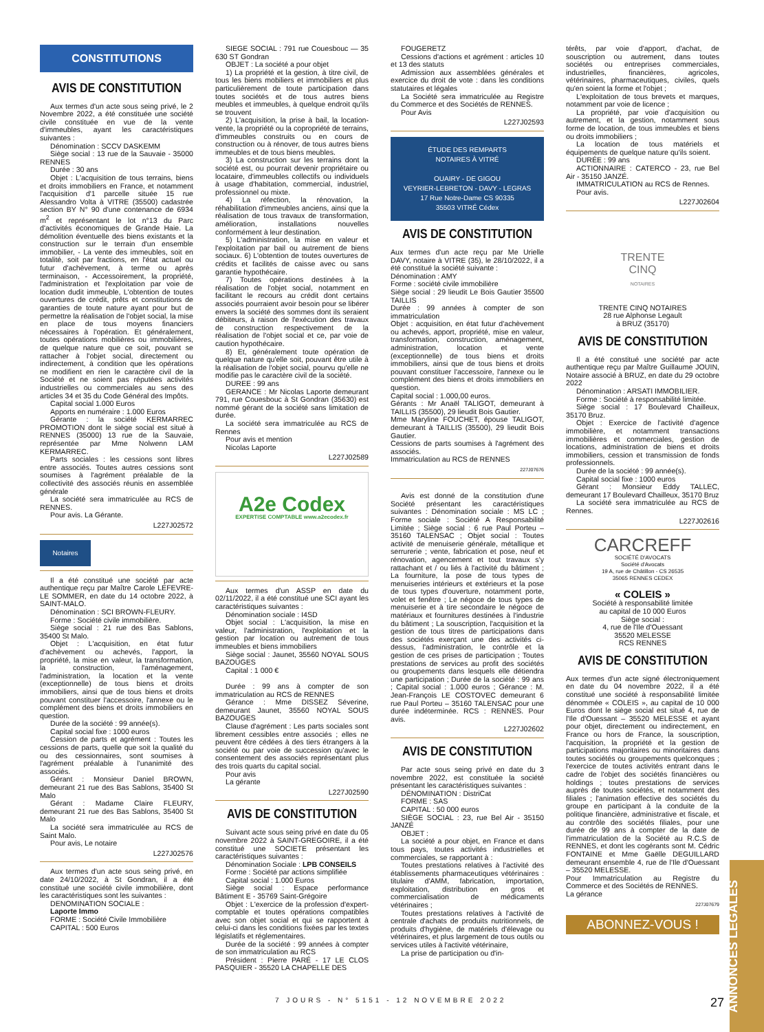CONSTITUTIONS
AVIS DE CONSTITUTION
Aux termes d'un acte sous seing privé, le 2 Novembre 2022, a été constituée une société civile constituée en vue de la vente d'immeubles, ayant les caractéristiques suivantes :
Dénomination : SCCV DASKEMM
Siège social : 13 rue de la Sauvaie - 35000 RENNES
Durée : 30 ans
Objet : L'acquisition de tous terrains, biens et droits immobiliers en France, et notamment l'acquisition d'1 parcelle située 15 rue Alessandro Volta à VITRE (35500) cadastrée section BY N° 90 d'une contenance de 6934 m<sup>2</sup> et représentant le lot n°13 du Parc d'activités économiques de Grande Haie. La démolition éventuelle des biens existants et la construction sur le terrain d'un ensemble immobilier, - La vente des immeubles, soit en totalité, soit par fractions, en l'état actuel ou futur d'achèvement, à terme ou après terminaison, - Accessoirement, la propriété, l'administration et l'exploitation par voie de location dudit immeuble, L'obtention de toutes ouvertures de crédit, prêts et constitutions de garanties de toute nature ayant pour but de permettre la réalisation de l'objet social, la mise en place de tous moyens financiers nécessaires à l'opération. Et généralement, toutes opérations mobilières ou immobilières, de quelque nature que ce soit, pouvant se rattacher à l'objet social, directement ou indirectement, à condition que les opérations ne modifient en rien le caractère civil de la Société et ne soient pas réputées activités industrielles ou commerciales au sens des articles 34 et 35 du Code Général des Impôts.
Capital social 1.000 Euros
Apports en numéraire : 1.000 Euros
Gérante : la société KERMARREC PROMOTION dont le siège social est situé à RENNES (35000) 13 rue de la Sauvaie, représentée par Mme Nolwenn LAM KERMARREC.
Parts sociales : les cessions sont libres entre associés. Toutes autres cessions sont soumises à l'agrément préalable de la collectivité des associés réunis en assemblée générale
La société sera immatriculée au RCS de RENNES.
Pour avis. La Gérante.
L227J02572
Notaires
Il a été constitué une société par acte authentique reçu par Maître Carole LEFEVRE-LE SOMMER, en date du 14 octobre 2022, à SAINT-MALO.
Dénomination : SCI BROWN-FLEURY.
Forme : Société civile immobilière.
Siège social : 21 rue des Bas Sablons, 35400 St Malo.
Objet : L'acquisition, en état futur d'achèvement ou achevés, l'apport, la propriété, la mise en valeur, la transformation, la construction, l'aménagement, l'administration, la location et la vente (exceptionnelle) de tous biens et droits immobiliers, ainsi que de tous biens et droits pouvant constituer l'accessoire, l'annexe ou le complément des biens et droits immobiliers en question.
Durée de la société : 99 année(s).
Capital social fixe : 1000 euros
Cession de parts et agrément : Toutes les cessions de parts, quelle que soit la qualité du ou des cessionnaires, sont soumises à l'agrément préalable à l'unanimité des associés.
Gérant : Monsieur Daniel BROWN, demeurant 21 rue des Bas Sablons, 35400 St Malo
Gérant : Madame Claire FLEURY, demeurant 21 rue des Bas Sablons, 35400 St Malo
La société sera immatriculée au RCS de Saint Malo.
Pour avis, Le notaire
L227J02576
Aux termes d'un acte sous seing privé, en date 24/10/2022, à St Gondran, il a été constitué une société civile immobilière, dont les caractéristiques sont les suivantes :
DENOMINATION SOCIALE :
Laporte Immo
FORME : Société Civile Immobilière
CAPITAL : 500 Euros
SIEGE SOCIAL : 791 rue Couesbouc — 35 630 ST Gondran
OBJET : La société a pour objet
1) La propriété et la gestion, à titre civil, de tous les biens mobiliers et immobiliers et plus particulièrement de toute participation dans toutes sociétés et de tous autres biens meubles et immeubles, à quelque endroit qu'ils se trouvent
2) L'acquisition, la prise à bail, la location-vente, la propriété ou la copropriété de terrains, d'immeubles construits ou en cours de construction ou à rénover, de tous autres biens immeubles et de tous biens meubles.
3) La construction sur les terrains dont la société est, ou pourrait devenir propriétaire ou locataire, d'immeubles collectifs ou individuels à usage d'habitation, commercial, industriel, professionnel ou mixte.
4) La réfection, la rénovation, la réhabilitation d'immeubles anciens, ainsi que la réalisation de tous travaux de transformation, amélioration, installations nouvelles conformément à leur destination.
5) L'administration, la mise en valeur et l'exploitation par bail ou autrement de biens sociaux. 6) L'obtention de toutes ouvertures de crédits et facilités de caisse avec ou sans garantie hypothécaire.
7) Toutes opérations destinées à la réalisation de l'objet social, notamment en facilitant le recours au crédit dont certains associés pourraient avoir besoin pour se libérer envers la société des sommes dont ils seraient débiteurs, à raison de l'exécution des travaux de construction respectivement de la réalisation de l'objet social et ce, par voie de caution hypothécaire.
8) Et, généralement toute opération de quelque nature qu'elle soit, pouvant être utile à la réalisation de l'objet social, pourvu qu'elle ne modifie pas le caractère civil de la société.
DUREE : 99 ans
GERANCE : Mr Nicolas Laporte demeurant 791, rue Couesbouc à St Gondran (35630) est nommé gérant de la société sans limitation de durée.
La société sera immatriculée au RCS de Rennes
Pour avis et mention
Nicolas Laporte
L227J02589
A2e Codex
EXPERTISE COMPTABLE www.a2ecodex.fr
Aux termes d'un ASSP en date du 02/11/2022, il a été constitué une SCI ayant les caractéristiques suivantes :
Dénomination sociale : I4SD
Objet social : L'acquisition, la mise en valeur, l'administration, l'exploitation et la gestion par location ou autrement de tous immeubles et biens immobiliers
Siège social : Jaunet, 35560 NOYAL SOUS BAZOUGES
Capital : 1 000 €
Durée : 99 ans à compter de son immatriculation au RCS de RENNES
Gérance : Mme DISSEZ Séverine, demeurant Jaunet, 35560 NOYAL SOUS BAZOUGES
Clause d'agrément : Les parts sociales sont librement cessibles entre associés ; elles ne peuvent être cédées à des tiers étrangers à la société ou par voie de succession qu'avec le consentement des associés représentant plus des trois quarts du capital social.
Pour avis
La gérante
L227J02590
AVIS DE CONSTITUTION
Suivant acte sous seing privé en date du 05 novembre 2022 à SAINT-GREGOIRE, il a été constitué une SOCIETE présentant les caractéristiques suivantes :
Dénomination Sociale : LPB CONSEILS
Forme : Société par actions simplifiée
Capital social : 1.000 Euros
Siège social : Espace performance Bâtiment E - 35769 Saint-Grégoire
Objet : L'exercice de la profession d'expert-comptable et toutes opérations compatibles avec son objet social et qui se rapportent à celui-ci dans les conditions fixées par les textes législatifs et réglementaires.
Durée de la société : 99 années à compter de son immatriculation au RCS
Président : Pierre PARÉ - 17 LE CLOS PASQUIER - 35520 LA CHAPELLE DES
FOUGERETZ
Cessions d'actions et agrément : articles 10 et 13 des statuts
Admission aux assemblées générales et exercice du droit de vote : dans les conditions statutaires et légales
La Société sera immatriculée au Registre du Commerce et des Sociétés de RENNES.
Pour Avis
L227J02593
ÉTUDE DES REMPARTS
NOTAIRES À VITRÉ
OUAIRY - DE GIGOU
VEYRIER-LEBRETON - DAVY - LEGRAS
17 Rue Notre-Dame CS 90335
35503 VITRÉ Cédex
AVIS DE CONSTITUTION
Aux termes d'un acte reçu par Me Urielle DAVY, notaire à VITRE (35), le 28/10/2022, il a été constitué la société suivante :
Dénomination : AMY
Forme : société civile immobilière
Siège social : 29 lieudit Le Bois Gautier 35500 TAILLIS
Durée : 99 années à compter de son immatriculation
Objet : acquisition, en état futur d'achèvement ou achevés, apport, propriété, mise en valeur, transformation, construction, aménagement, administration, location et vente (exceptionnelle) de tous biens et droits immobiliers, ainsi que de tous biens et droits pouvant constituer l'accessoire, l'annexe ou le complément des biens et droits immobiliers en question.
Capital social : 1.000,00 euros.
Gérants : Mr Anaël TALIGOT, demeurant à TAILLIS (35500), 29 lieudit Bois Gautier.
Mme Maryline FOUCHET, épouse TALIGOT, demeurant à TAILLIS (35500), 29 lieudit Bois Gautier.
Cessions de parts soumises à l'agrément des associés.
Immatriculation au RCS de RENNES
227J07676
Avis est donné de la constitution d'une Société présentant les caractéristiques suivantes : Dénomination sociale : MS LC ; Forme sociale : Société A Responsabilité Limitée ; Siège social : 6 rue Paul Porteu – 35160 TALENSAC ; Objet social : Toutes activité de menuiserie générale, métallique et serrurerie ; vente, fabrication et pose, neuf et rénovation, agencement et tout travaux s'y rattachant et / ou liés à l'activité du bâtiment ; La fourniture, la pose de tous types de menuiseries intérieurs et extérieurs et la pose de tous types d'ouverture, notamment porte, volet et fenêtre ; Le négoce de tous types de menuiserie et à tire secondaire le négoce de matériaux et fournitures destinées à l'industrie du bâtiment ; La souscription, l'acquisition et la gestion de tous titres de participations dans des sociétés exerçant une des activités ci-dessus, l'administration, le contrôle et la gestion de ces prises de participation ; Toutes prestations de services au profit des sociétés ou groupements dans lesquels elle détiendra une participation ; Durée de la société : 99 ans ; Capital social : 1.000 euros ; Gérance : M. Jean-François LE COSTOVEC demeurant 6 rue Paul Porteu – 35160 TALENSAC pour une durée indéterminée. RCS : RENNES. Pour avis.
L227J02602
AVIS DE CONSTITUTION
Par acte sous seing privé en date du 3 novembre 2022, est constituée la société présentant les caractéristiques suivantes :
DÉNOMINATION : DistriCat
FORME : SAS
CAPITAL : 50 000 euros
SIÈGE SOCIAL : 23, rue Bel Air - 35150 JANZÉ
OBJET :
La société a pour objet, en France et dans tous pays, toutes activités industrielles et commerciales, se rapportant à :
Toutes prestations relatives à l'activité des établissements pharmaceutiques vétérinaires : titulaire d'AMM, fabrication, importation, exploitation, distribution en gros et commercialisation de médicaments vétérinaires ;
Toutes prestations relatives à l'activité de centrale d'achats de produits nutritionnels, de produits d'hygiène, de matériels d'élevage ou vétérinaires, et plus largement de tous outils ou services utiles à l'activité vétérinaire,
La prise de participation ou d'in-
térêts, par voie d'apport, d'achat, de souscription ou autrement, dans toutes sociétés ou entreprises commerciales, industrielles, financières, agricoles, vétérinaires, pharmaceutiques, civiles, quels qu'en soient la forme et l'objet ;
L'exploitation de tous brevets et marques, notamment par voie de licence ;
La propriété, par voie d'acquisition ou autrement, et la gestion, notamment sous forme de location, de tous immeubles et biens ou droits immobiliers ;
La location de tous matériels et équipements de quelque nature qu'ils soient.
DURÉE : 99 ans
ACTIONNAIRE : CATERCO - 23, rue Bel Air - 35150 JANZÉ.
IMMATRICULATION au RCS de Rennes.
Pour avis.
L227J02604
TRENTE
CINQ
NOTAIRES
TRENTE CINQ NOTAIRES
28 rue Alphonse Legault
à BRUZ (35170)
AVIS DE CONSTITUTION
Il a été constitué une société par acte authentique reçu par Maître Guillaume JOUIN, Notaire associé à BRUZ, en date du 29 octobre 2022
Dénomination : ARSATI IMMOBILIER.
Forme : Société à responsabilité limitée.
Siège social : 17 Boulevard Chailleux, 35170 Bruz.
Objet : Exercice de l'activité d'agence immobilière, et notamment transactions immobilières et commerciales, gestion de locations, administration de biens et droits immobiliers, cession et transmission de fonds professionnels.
Durée de la société : 99 année(s).
Capital social fixe : 1000 euros
Gérant : Monsieur Eddy TALLEC, demeurant 17 Boulevard Chailleux, 35170 Bruz
La société sera immatriculée au RCS de Rennes.
L227J02616
CARCREFF
SOCIÉTÉ D'AVOCATS
Société d'Avocats
19 A, rue de Châtillon - CS 26535
35065 RENNES CEDEX
« COLEIS »
Société à responsabilité limitée
au capital de 10 000 Euros
Siège social :
4, rue de l'Ile d'Ouessant
35520 MELESSE
RCS RENNES
AVIS DE CONSTITUTION
Aux termes d'un acte signé électroniquement en date du 04 novembre 2022, il a été constitué une société à responsabilité limitée dénommée « COLEIS », au capital de 10 000 Euros dont le siège social est situé 4, rue de l'Ile d'Ouessant – 35520 MELESSE et ayant pour objet, directement ou indirectement, en France ou hors de France, la souscription, l'acquisition, la propriété et la gestion de participations majoritaires ou minoritaires dans toutes sociétés ou groupements quelconques ; l'exercice de toutes activités entrant dans le cadre de l'objet des sociétés financières ou holdings ; toutes prestations de services auprès de toutes sociétés, et notamment des filiales ; l'animation effective des sociétés du groupe en participant à la conduite de la politique financière, administrative et fiscale, et au contrôle des sociétés filiales, pour une durée de 99 ans à compter de la date de l'immatriculation de la Société au R.C.S de RENNES, et dont les cogérants sont M. Cédric FONTAINE et Mme Gaëlle DEGUILLARD demeurant ensemble 4, rue de l'Ile d'Ouessant – 35520 MELESSE.
Pour Immatriculation au Registre du Commerce et des Sociétés de RENNES.
La gérance
227J07679
ABONNEZ-VOUS !
7 JOURS - N° 5151 - 12 NOVEMBRE 2022
27
ANNONCES LÉGALES